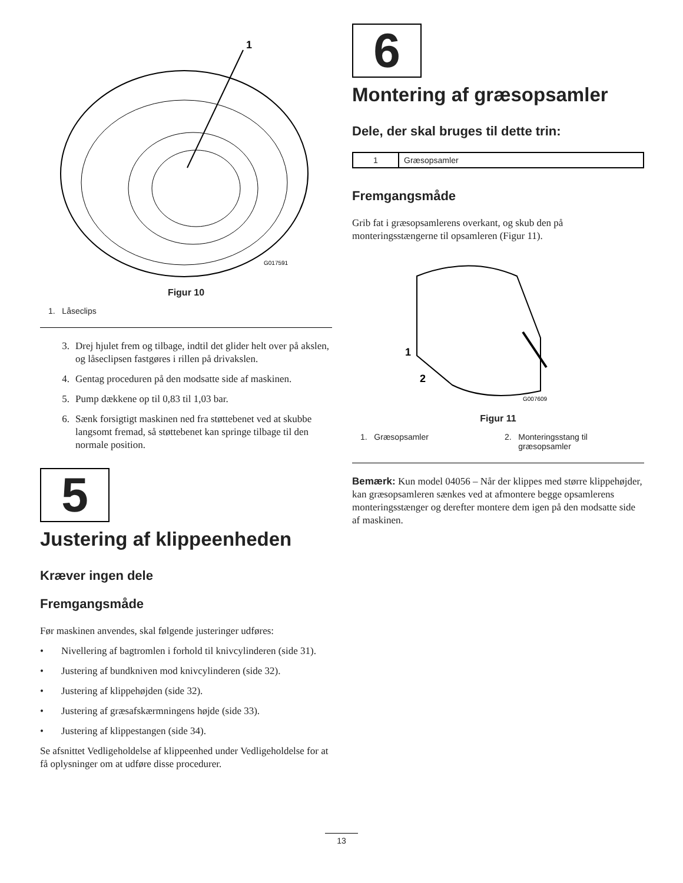1
G017591
Figur 10
1. Låseclips
3. Drej hjulet frem og tilbage, indtil det glider helt over på akslen, og låseclipsen fastgøres i rillen på drivakslen.
4. Gentag proceduren på den modsatte side af maskinen.
5. Pump dækkene op til 0,83 til 1,03 bar.
6. Sænk forsigtigt maskinen ned fra støttebenet ved at skubbe langsomt fremad, så støttebenet kan springe tilbage til den normale position.
5
Justering af klippeenheden
Kræver ingen dele
Fremgangsmåde
Før maskinen anvendes, skal følgende justeringer udføres:
• Nivellering af bagtromlen i forhold til knivcylinderen (side 31).
• Justering af bundkniven mod knivcylinderen (side 32).
• Justering af klippehøjden (side 32).
• Justering af græsafskærmningens højde (side 33).
• Justering af klippestangen (side 34).
Se afsnittet Vedligeholdelse af klippeenhed under Vedligeholdelse for at få oplysninger om at udføre disse procedurer.
6
Montering af græsopsamler
Dele, der skal bruges til dette trin:
| 1 | Græsopsamler |
Fremgangsmåde
Grib fat i græsopsamlerens overkant, og skub den på monteringsstængerne til opsamleren (Figur 11).
1
2
G007609
Figur 11
1. Græsopsamler 2. Monteringsstang til
græsopsamler
Bemærk: Kun model 04056 – Når der klippes med større klippehøjder, kan græsopsamleren sænkes ved at afmontere begge opsamlerens monteringsstænger og derefter montere dem igen på den modsatte side af maskinen.
13